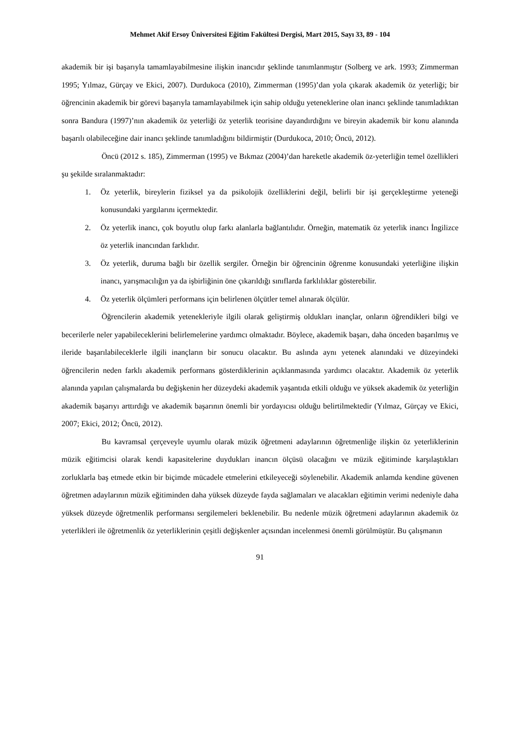Mehmet Akif Ersoy Üniversitesi Eğitim Fakültesi Dergisi, Mart 2015, Sayı 33, 89 - 104
akademik bir işi başarıyla tamamlayabilmesine ilişkin inancıdır şeklinde tanımlanmıştır (Solberg ve ark. 1993; Zimmerman 1995; Yılmaz, Gürçay ve Ekici, 2007). Durdukoca (2010), Zimmerman (1995)’dan yola çıkarak akademik öz yeterliği; bir öğrencinin akademik bir görevi başarıyla tamamlayabilmek için sahip olduğu yeteneklerine olan inancı şeklinde tanımladıktan sonra Bandura (1997)’nın akademik öz yeterliği öz yeterlik teorisine dayandırdığını ve bireyin akademik bir konu alanında başarılı olabileceğine dair inancı şeklinde tanımladığını bildirmiştir (Durdukoca, 2010; Öncü, 2012).
Öncü (2012 s. 185), Zimmerman (1995) ve Bıkmaz (2004)’dan hareketle akademik öz-yeterliğin temel özellikleri şu şekilde sıralanmaktadır:
1. Öz yeterlik, bireylerin fiziksel ya da psikolojik özelliklerini değil, belirli bir işi gerçekleştirme yeteneği konusundaki yargılarını içermektedir.
2. Öz yeterlik inancı, çok boyutlu olup farkı alanlarla bağlantılıdır. Örneğin, matematik öz yeterlik inancı İngilizce öz yeterlik inancından farklıdır.
3. Öz yeterlik, duruma bağlı bir özellik sergiler. Örneğin bir öğrencinin öğrenme konusundaki yeterliğine ilişkin inancı, yarışmacılığın ya da işbirliğinin öne çıkarıldığı sınıflarda farklılıklar gösterebilir.
4. Öz yeterlik ölçümleri performans için belirlenen ölçütler temel alınarak ölçülür.
Öğrencilerin akademik yetenekleriyle ilgili olarak geliştirmiş oldukları inançlar, onların öğrendikleri bilgi ve becerilerle neler yapabileceklerini belirlemelerine yardımcı olmaktadır. Böylece, akademik başarı, daha önceden başarılmış ve ileride başarılabileceklerle ilgili inançların bir sonucu olacaktır. Bu aslında aynı yetenek alanındaki ve düzeyindeki öğrencilerin neden farklı akademik performans gösterdiklerinin açıklanmasında yardımcı olacaktır. Akademik öz yeterlik alanında yapılan çalışmalarda bu değişkenin her düzeydeki akademik yaşantıda etkili olduğu ve yüksek akademik öz yeterliğin akademik başarıyı arttırdığı ve akademik başarının önemli bir yordayıcısı olduğu belirtilmektedir (Yılmaz, Gürçay ve Ekici, 2007; Ekici, 2012; Öncü, 2012).
Bu kavramsal çerçeveyle uyumlu olarak müzik öğretmeni adaylarının öğretmenliğe ilişkin öz yeterliklerinin müzik eğitimcisi olarak kendi kapasitelerine duydukları inancın ölçüsü olacağını ve müzik eğitiminde karşılaştıkları zorluklarla baş etmede etkin bir biçimde mücadele etmelerini etkileyeceği söylenebilir. Akademik anlamda kendine güvenen öğretmen adaylarının müzik eğitiminden daha yüksek düzeyde fayda sağlamaları ve alacakları eğitimin verimi nedeniyle daha yüksek düzeyde öğretmenlik performansı sergilemeleri beklenebilir. Bu nedenle müzik öğretmeni adaylarının akademik öz yeterlikleri ile öğretmenlik öz yeterliklerinin çeşitli değişkenler açısından incelenmesi önemli görülmüştür. Bu çalışmanın
91